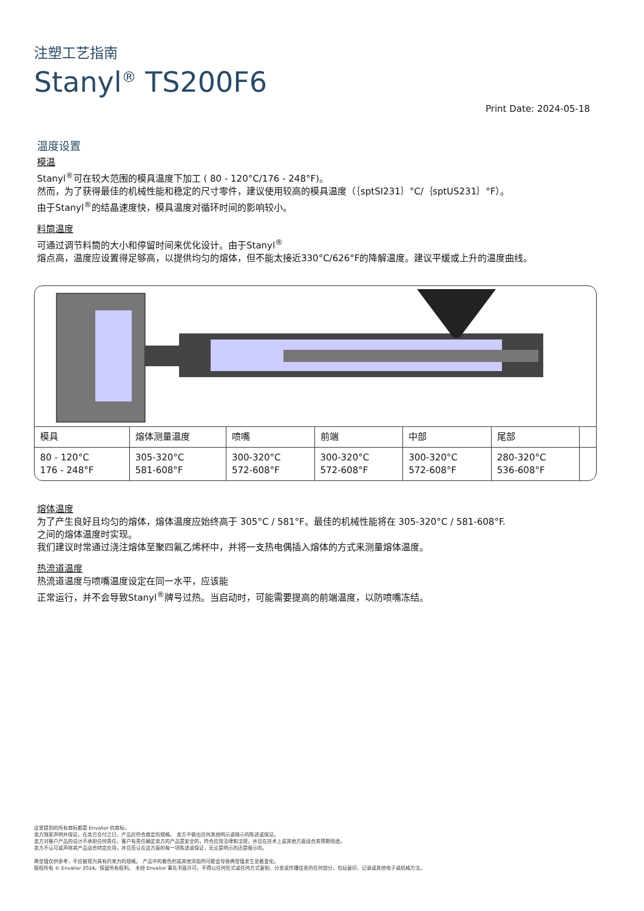注塑工艺指南
Stanyl<sup>®</sup> TS200F6
Print Date: 2024-05-18
温度设置
模温
Stanyl<sup>®</sup>可在较大范围的模具温度下加工 ( 80 - 120°C/176 - 248°F)。
然而，为了获得最佳的机械性能和稳定的尺寸零件，建议使用较高的模具温度（｛sptSI231｝°C/｛sptUS231｝°F）。
由于Stanyl<sup>®</sup>的结晶速度快，模具温度对循环时间的影响较小。
料筒温度
可通过调节料筒的大小和停留时间来优化设计。由于Stanyl<sup>®</sup>
熔点高，温度应设置得足够高，以提供均匀的熔体，但不能太接近330°C/626°F的降解温度。建议平缓或上升的温度曲线。
| 模具 | 熔体测量温度 | 喷嘴 | 前端 | 中部 | 尾部 | |
| --- | --- | --- | --- | --- | --- | --- |
| 80 - 120°C 176 - 248°F | 305-320°C 581-608°F | 300-320°C 572-608°F | 300-320°C 572-608°F | 300-320°C 572-608°F | 280-320°C 536-608°F | |
熔体温度
为了产生良好且均匀的熔体，熔体温度应始终高于 305°C / 581°F。最佳的机械性能将在 305-320°C / 581-608°F.
之间的熔体温度时实现。
我们建议时常通过浇注熔体至聚四氟乙烯杯中，并将一支热电偶插入熔体的方式来测量熔体温度。
热流道温度
热流道温度与喷嘴温度设定在同一水平，应该能
正常运行，并不会导致Stanyl<sup>®</sup>牌号过热。当启动时，可能需要提高的前端温度，以防喷嘴冻结。
这里提到的所有商标都是 Envalior 的商标。
卖方独家声明并保证，在卖方交付之日，产品应符合商定的规格。 卖方不做出任何其他明示或暗示的陈述或保证。
卖方对客户产品的设计不承担任何责任，客户有责任确定卖方的产品是安全的，符合应用法律和法规，并且在技术上或其他方面适合其预期用途。
卖方不认可或声称其产品适合特定应用，并且否认在这方面的每一项陈述或保证，无论是明示的还是暗示的。
典型值仅供参考，不应被视为具有约束力的规格。 产品中的着色剂或其他添加剂可能会导致典型值发生显着变化。
版权所有 © Envalior 2024。保留所有权利。 未经 Envalior 事先书面许可，不得以任何形式或任何方式复制、分发或传播信息的任何部分，包括复印、记录或其他电子或机械方法。